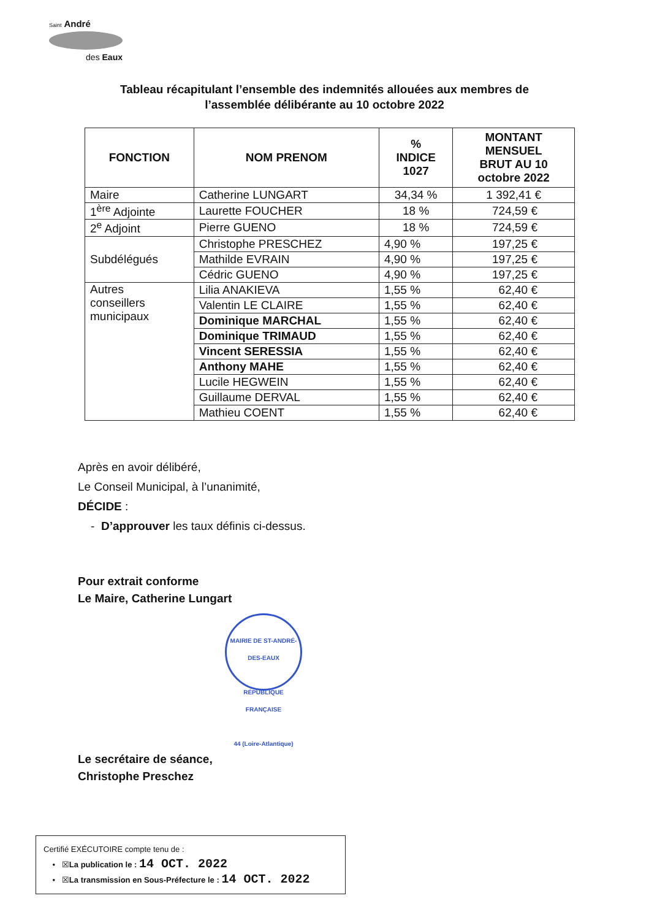Saint André
des Eaux
Tableau récapitulant l’ensemble des indemnités allouées aux membres de
l’assemblée délibérante au 10 octobre 2022
| FONCTION | NOM PRENOM | % INDICE 1027 | MONTANT MENSUEL BRUT AU 10 octobre 2022 |
| --- | --- | --- | --- |
| Maire | Catherine LUNGART | 34,34 % | 1 392,41 € |
| 1<sup>ère</sup> Adjointe | Laurette FOUCHER | 18 % | 724,59 € |
| 2<sup>e</sup> Adjoint | Pierre GUENO | 18 % | 724,59 € |
| Subdélégués | Christophe PRESCHEZ | 4,90 % | 197,25 € |
| | Mathilde EVRAIN | 4,90 % | 197,25 € |
| | Cédric GUENO | 4,90 % | 197,25 € |
| Autres conseillers municipaux | Lilia ANAKIEVA | 1,55 % | 62,40 € |
| | Valentin LE CLAIRE | 1,55 % | 62,40 € |
| | Dominique MARCHAL | 1,55 % | 62,40 € |
| | Dominique TRIMAUD | 1,55 % | 62,40 € |
| | Vincent SERESSIA | 1,55 % | 62,40 € |
| | Anthony MAHE | 1,55 % | 62,40 € |
| | Lucile HEGWEIN | 1,55 % | 62,40 € |
| | Guillaume DERVAL | 1,55 % | 62,40 € |
| | Mathieu COENT | 1,55 % | 62,40 € |
Après en avoir délibéré,
Le Conseil Municipal, à l’unanimité,
DÉCIDE :
- D’approuver les taux définis ci-dessus.
Pour extrait conforme
Le Maire, Catherine Lungart
MAIRIE DE ST-ANDRÉ-DES-EAUX
RÉPUBLIQUE FRANÇAISE
44 (Loire-Atlantique)
Le secrétaire de séance,
Christophe Preschez
Certifié EXÉCUTOIRE compte tenu de :
• ☒La publication le : 14 OCT. 2022
• ☒La transmission en Sous-Préfecture le : 14 OCT. 2022